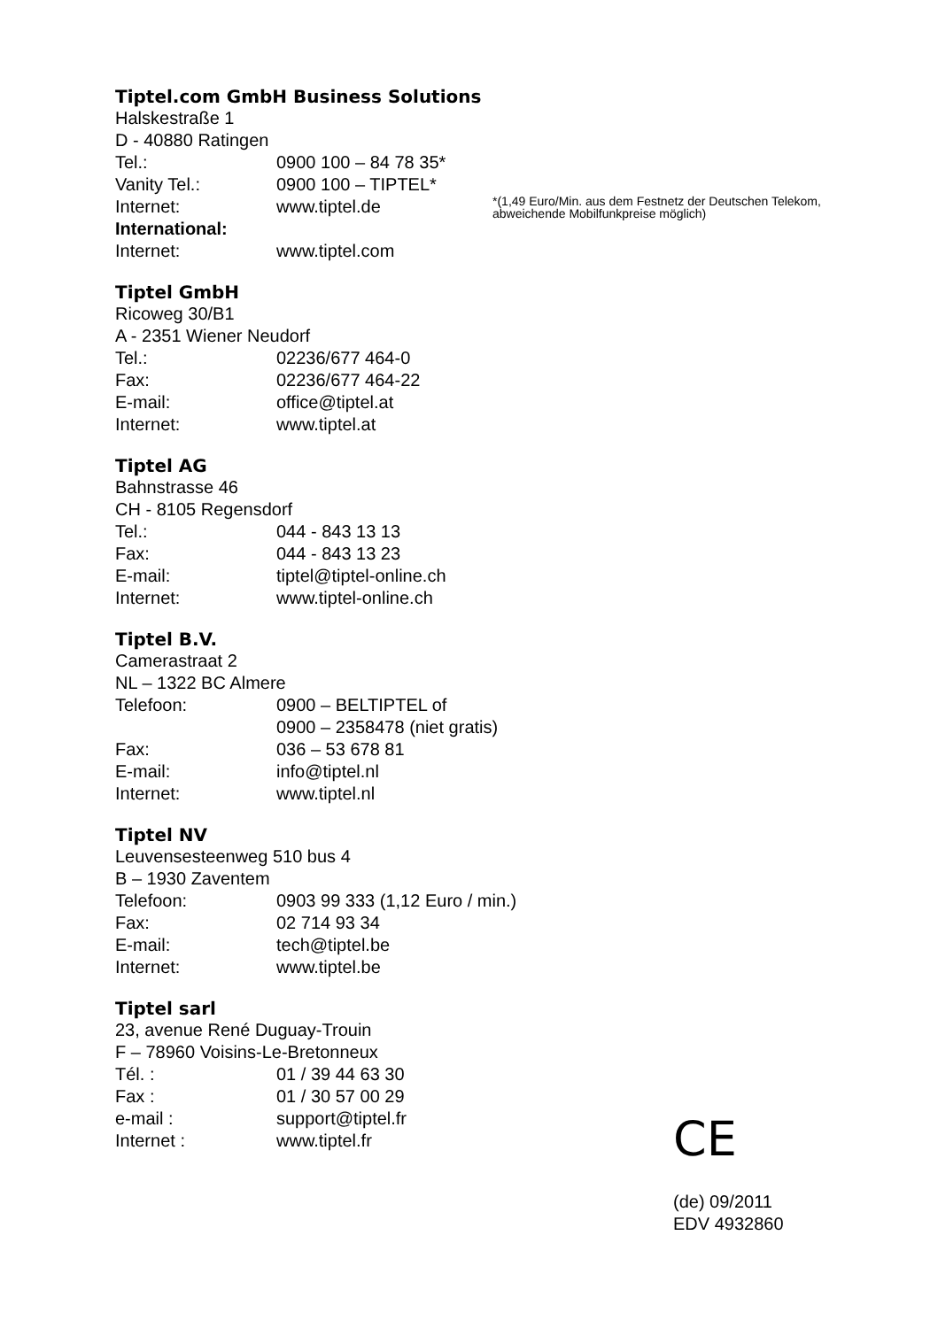Tiptel.com GmbH Business Solutions
Halskestraße 1
D - 40880 Ratingen
Tel.: 0900 100 – 84 78 35*
Vanity Tel.: 0900 100 – TIPTEL*
Internet: www.tiptel.de
International:
Internet: www.tiptel.com
*(1,49 Euro/Min. aus dem Festnetz der Deutschen Telekom, abweichende Mobilfunkpreise möglich)
Tiptel GmbH
Ricoweg 30/B1
A - 2351 Wiener Neudorf
Tel.: 02236/677 464-0
Fax: 02236/677 464-22
E-mail: office@tiptel.at
Internet: www.tiptel.at
Tiptel AG
Bahnstrasse 46
CH - 8105 Regensdorf
Tel.: 044 - 843 13 13
Fax: 044 - 843 13 23
E-mail: tiptel@tiptel-online.ch
Internet: www.tiptel-online.ch
Tiptel B.V.
Camerastraat 2
NL – 1322 BC Almere
Telefoon: 0900 – BELTIPTEL of
0900 – 2358478 (niet gratis)
Fax: 036 – 53 678 81
E-mail: info@tiptel.nl
Internet: www.tiptel.nl
Tiptel NV
Leuvensesteenweg 510 bus 4
B – 1930 Zaventem
Telefoon: 0903 99 333 (1,12 Euro / min.)
Fax: 02 714 93 34
E-mail: tech@tiptel.be
Internet: www.tiptel.be
Tiptel sarl
23, avenue René Duguay-Trouin
F – 78960 Voisins-Le-Bretonneux
Tél. : 01 / 39 44 63 30
Fax : 01 / 30 57 00 29
e-mail : support@tiptel.fr
Internet : www.tiptel.fr
CE
(de) 09/2011
EDV 4932860